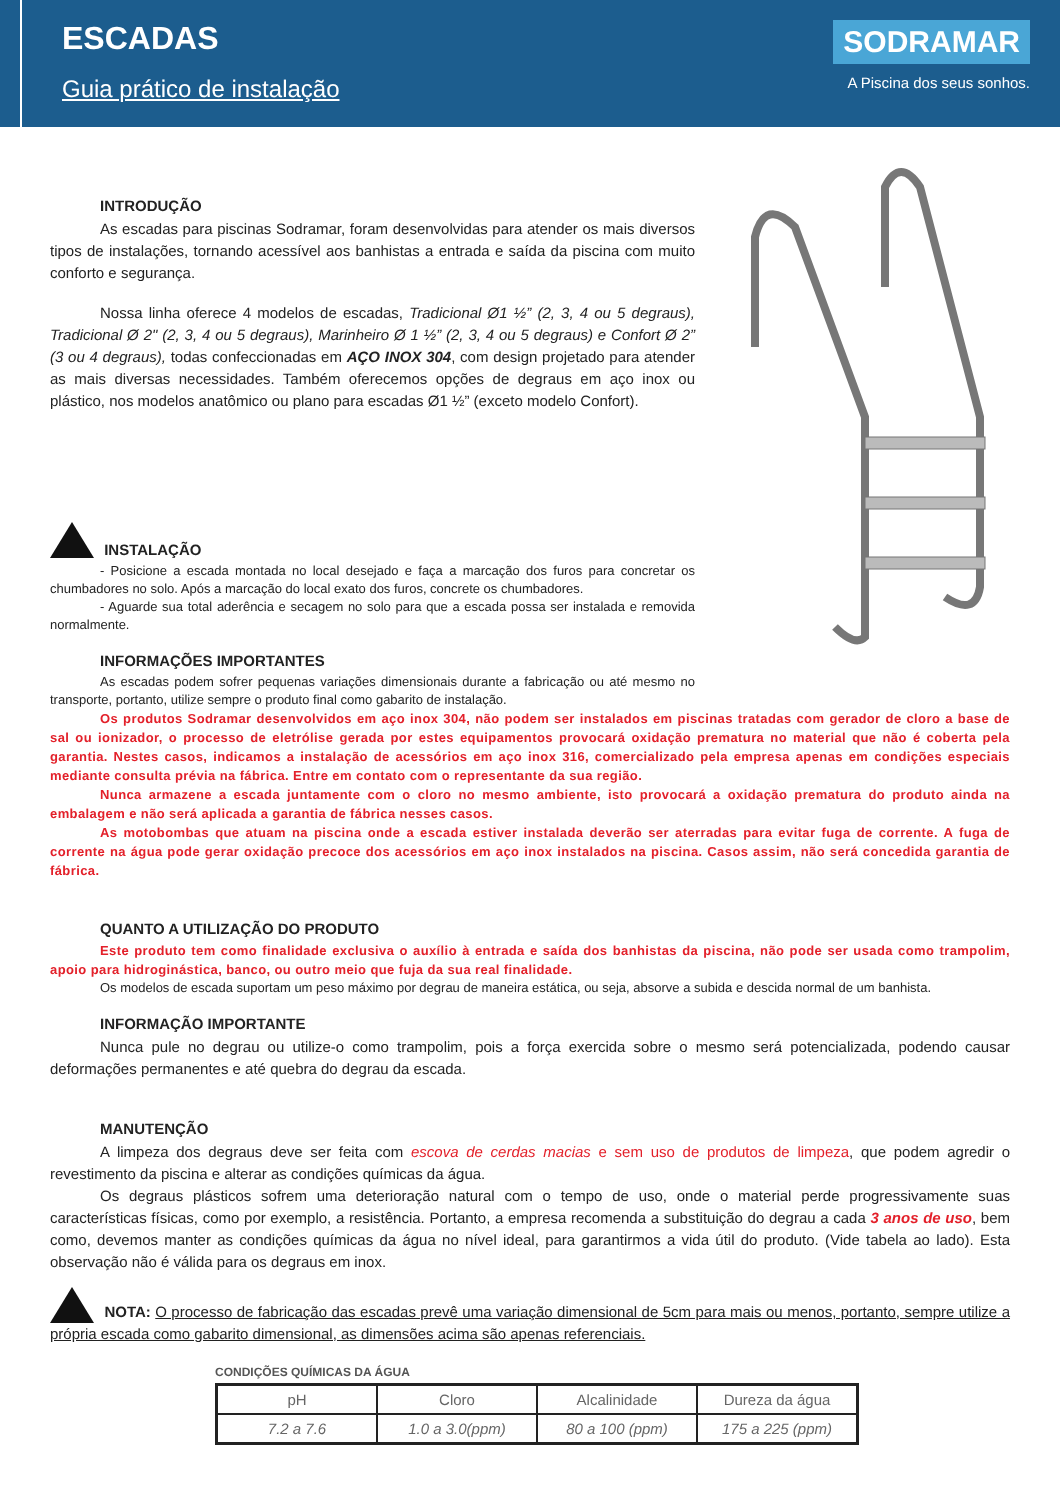ESCADAS
Guia prático de instalação
SODRAMAR
A Piscina dos seus sonhos.
INTRODUÇÃO
As escadas para piscinas Sodramar, foram desenvolvidas para atender os mais diversos tipos de instalações, tornando acessível aos banhistas a entrada e saída da piscina com muito conforto e segurança.
Nossa linha oferece 4 modelos de escadas, Tradicional Ø1 ½” (2, 3, 4 ou 5 degraus), Tradicional Ø 2" (2, 3, 4 ou 5 degraus), Marinheiro Ø 1 ½” (2, 3, 4 ou 5 degraus) e Confort Ø 2” (3 ou 4 degraus), todas confeccionadas em AÇO INOX 304, com design projetado para atender as mais diversas necessidades. Também oferecemos opções de degraus em aço inox ou plástico, nos modelos anatômico ou plano para escadas Ø1 ½” (exceto modelo Confort).
INSTALAÇÃO
- Posicione a escada montada no local desejado e faça a marcação dos furos para concretar os chumbadores no solo. Após a marcação do local exato dos furos, concrete os chumbadores.
- Aguarde sua total aderência e secagem no solo para que a escada possa ser instalada e removida normalmente.
INFORMAÇÕES IMPORTANTES
As escadas podem sofrer pequenas variações dimensionais durante a fabricação ou até mesmo no transporte, portanto, utilize sempre o produto final como gabarito de instalação.
Os produtos Sodramar desenvolvidos em aço inox 304, não podem ser instalados em piscinas tratadas com gerador de cloro a base de sal ou ionizador, o processo de eletrólise gerada por estes equipamentos provocará oxidação prematura no material que não é coberta pela garantia. Nestes casos, indicamos a instalação de acessórios em aço inox 316, comercializado pela empresa apenas em condições especiais mediante consulta prévia na fábrica. Entre em contato com o representante da sua região.
Nunca armazene a escada juntamente com o cloro no mesmo ambiente, isto provocará a oxidação prematura do produto ainda na embalagem e não será aplicada a garantia de fábrica nesses casos.
As motobombas que atuam na piscina onde a escada estiver instalada deverão ser aterradas para evitar fuga de corrente. A fuga de corrente na água pode gerar oxidação precoce dos acessórios em aço inox instalados na piscina. Casos assim, não será concedida garantia de fábrica.
QUANTO A UTILIZAÇÃO DO PRODUTO
Este produto tem como finalidade exclusiva o auxílio à entrada e saída dos banhistas da piscina, não pode ser usada como trampolim, apoio para hidroginástica, banco, ou outro meio que fuja da sua real finalidade.
Os modelos de escada suportam um peso máximo por degrau de maneira estática, ou seja, absorve a subida e descida normal de um banhista.
INFORMAÇÃO IMPORTANTE
Nunca pule no degrau ou utilize-o como trampolim, pois a força exercida sobre o mesmo será potencializada, podendo causar deformações permanentes e até quebra do degrau da escada.
MANUTENÇÃO
A limpeza dos degraus deve ser feita com escova de cerdas macias e sem uso de produtos de limpeza, que podem agredir o revestimento da piscina e alterar as condições químicas da água.
Os degraus plásticos sofrem uma deterioração natural com o tempo de uso, onde o material perde progressivamente suas características físicas, como por exemplo, a resistência. Portanto, a empresa recomenda a substituição do degrau a cada 3 anos de uso, bem como, devemos manter as condições químicas da água no nível ideal, para garantirmos a vida útil do produto. (Vide tabela ao lado). Esta observação não é válida para os degraus em inox.
NOTA: O processo de fabricação das escadas prevê uma variação dimensional de 5cm para mais ou menos, portanto, sempre utilize a própria escada como gabarito dimensional, as dimensões acima são apenas referenciais.
CONDIÇÕES QUÍMICAS DA ÁGUA
| pH | Cloro | Alcalinidade | Dureza da água |
| --- | --- | --- | --- |
| 7.2 a 7.6 | 1.0 a 3.0(ppm) | 80 a 100 (ppm) | 175 a 225 (ppm) |